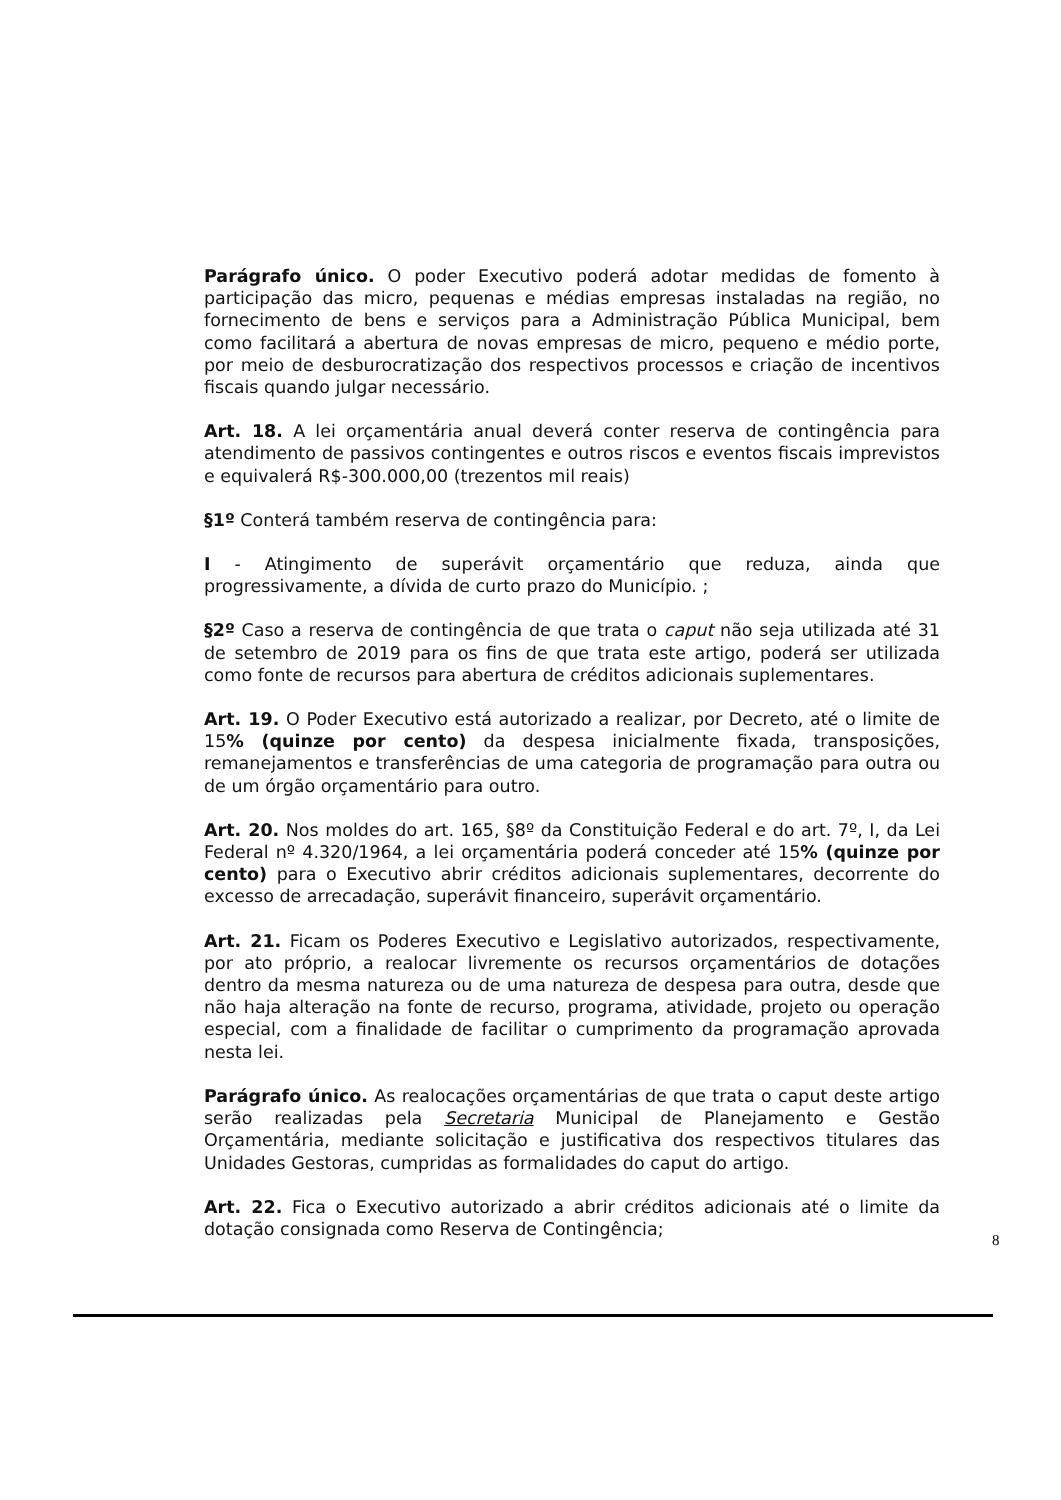Parágrafo único. O poder Executivo poderá adotar medidas de fomento à participação das micro, pequenas e médias empresas instaladas na região, no fornecimento de bens e serviços para a Administração Pública Municipal, bem como facilitará a abertura de novas empresas de micro, pequeno e médio porte, por meio de desburocratização dos respectivos processos e criação de incentivos fiscais quando julgar necessário.
Art. 18. A lei orçamentária anual deverá conter reserva de contingência para atendimento de passivos contingentes e outros riscos e eventos fiscais imprevistos e equivalerá R$-300.000,00 (trezentos mil reais)
§1º Conterá também reserva de contingência para:
I - Atingimento de superávit orçamentário que reduza, ainda que progressivamente, a dívida de curto prazo do Município. ;
§2º Caso a reserva de contingência de que trata o caput não seja utilizada até 31 de setembro de 2019 para os fins de que trata este artigo, poderá ser utilizada como fonte de recursos para abertura de créditos adicionais suplementares.
Art. 19. O Poder Executivo está autorizado a realizar, por Decreto, até o limite de 15% (quinze por cento) da despesa inicialmente fixada, transposições, remanejamentos e transferências de uma categoria de programação para outra ou de um órgão orçamentário para outro.
Art. 20. Nos moldes do art. 165, §8º da Constituição Federal e do art. 7º, I, da Lei Federal nº 4.320/1964, a lei orçamentária poderá conceder até 15% (quinze por cento) para o Executivo abrir créditos adicionais suplementares, decorrente do excesso de arrecadação, superávit financeiro, superávit orçamentário.
Art. 21. Ficam os Poderes Executivo e Legislativo autorizados, respectivamente, por ato próprio, a realocar livremente os recursos orçamentários de dotações dentro da mesma natureza ou de uma natureza de despesa para outra, desde que não haja alteração na fonte de recurso, programa, atividade, projeto ou operação especial, com a finalidade de facilitar o cumprimento da programação aprovada nesta lei.
Parágrafo único. As realocações orçamentárias de que trata o caput deste artigo serão realizadas pela Secretaria Municipal de Planejamento e Gestão Orçamentária, mediante solicitação e justificativa dos respectivos titulares das Unidades Gestoras, cumpridas as formalidades do caput do artigo.
Art. 22. Fica o Executivo autorizado a abrir créditos adicionais até o limite da dotação consignada como Reserva de Contingência;
8